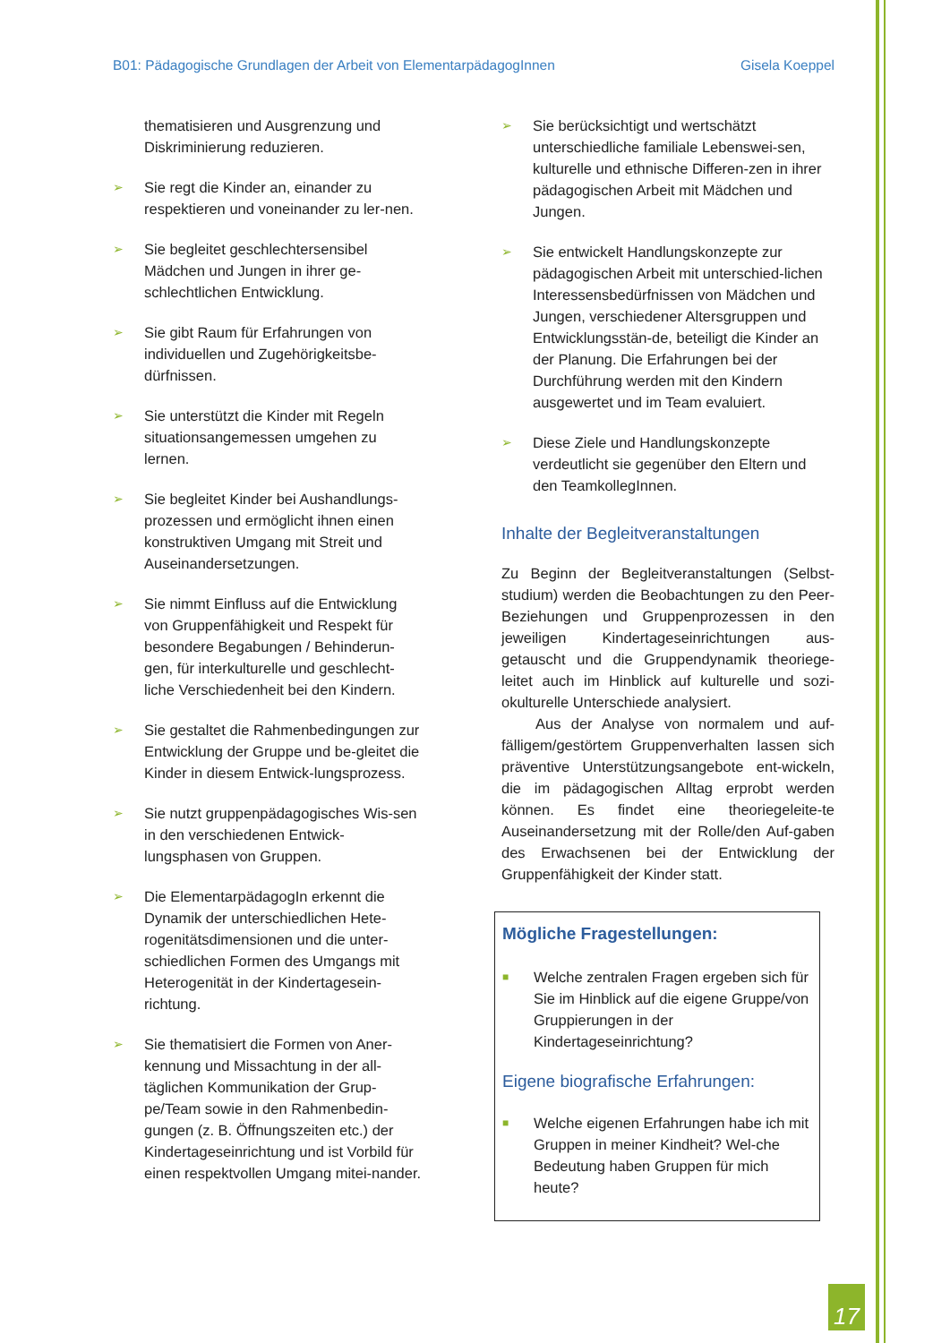B01: Pädagogische Grundlagen der Arbeit von ElementarpädagogInnen Gisela Koeppel
thematisieren und Ausgrenzung und Diskriminierung reduzieren.
➢ Sie regt die Kinder an, einander zu respektieren und voneinander zu ler-nen.
➢ Sie begleitet geschlechtersensibel Mädchen und Jungen in ihrer ge-schlechtlichen Entwicklung.
➢ Sie gibt Raum für Erfahrungen von individuellen und Zugehörigkeitsbe-dürfnissen.
➢ Sie unterstützt die Kinder mit Regeln situationsangemessen umgehen zu lernen.
➢ Sie begleitet Kinder bei Aushandlungs-prozessen und ermöglicht ihnen einen konstruktiven Umgang mit Streit und Auseinandersetzungen.
➢ Sie nimmt Einfluss auf die Entwicklung von Gruppenfähigkeit und Respekt für besondere Begabungen / Behinderun-gen, für interkulturelle und geschlecht-liche Verschiedenheit bei den Kindern.
➢ Sie gestaltet die Rahmenbedingungen zur Entwicklung der Gruppe und be-gleitet die Kinder in diesem Entwick-lungsprozess.
➢ Sie nutzt gruppenpädagogisches Wis-sen in den verschiedenen Entwick-lungsphasen von Gruppen.
➢ Die ElementarpädagogIn erkennt die Dynamik der unterschiedlichen Hete-rogenitätsdimensionen und die unter-schiedlichen Formen des Umgangs mit Heterogenität in der Kindertagesein-richtung.
➢ Sie thematisiert die Formen von Aner-kennung und Missachtung in der all-täglichen Kommunikation der Grup-pe/Team sowie in den Rahmenbedin-gungen (z. B. Öffnungszeiten etc.) der Kindertageseinrichtung und ist Vorbild für einen respektvollen Umgang mitei-nander.
➢ Sie berücksichtigt und wertschätzt unterschiedliche familiale Lebenswei-sen, kulturelle und ethnische Differen-zen in ihrer pädagogischen Arbeit mit Mädchen und Jungen.
➢ Sie entwickelt Handlungskonzepte zur pädagogischen Arbeit mit unterschied-lichen Interessensbedürfnissen von Mädchen und Jungen, verschiedener Altersgruppen und Entwicklungsstän-de, beteiligt die Kinder an der Planung. Die Erfahrungen bei der Durchführung werden mit den Kindern ausgewertet und im Team evaluiert.
➢ Diese Ziele und Handlungskonzepte verdeutlicht sie gegenüber den Eltern und den TeamkollegInnen.
Inhalte der Begleitveranstaltungen
Zu Beginn der Begleitveranstaltungen (Selbst-studium) werden die Beobachtungen zu den Peer-Beziehungen und Gruppenprozessen in den jeweiligen Kindertageseinrichtungen aus-getauscht und die Gruppendynamik theoriege-leitet auch im Hinblick auf kulturelle und sozi-okulturelle Unterschiede analysiert.
Aus der Analyse von normalem und auf-fälligem/gestörtem Gruppenverhalten lassen sich präventive Unterstützungsangebote ent-wickeln, die im pädagogischen Alltag erprobt werden können. Es findet eine theoriegeleite-te Auseinandersetzung mit der Rolle/den Auf-gaben des Erwachsenen bei der Entwicklung der Gruppenfähigkeit der Kinder statt.
Mögliche Fragestellungen:
■ Welche zentralen Fragen ergeben sich für Sie im Hinblick auf die eigene Gruppe/von Gruppierungen in der Kindertageseinrichtung?
Eigene biografische Erfahrungen:
■ Welche eigenen Erfahrungen habe ich mit Gruppen in meiner Kindheit? Wel-che Bedeutung haben Gruppen für mich heute?
17